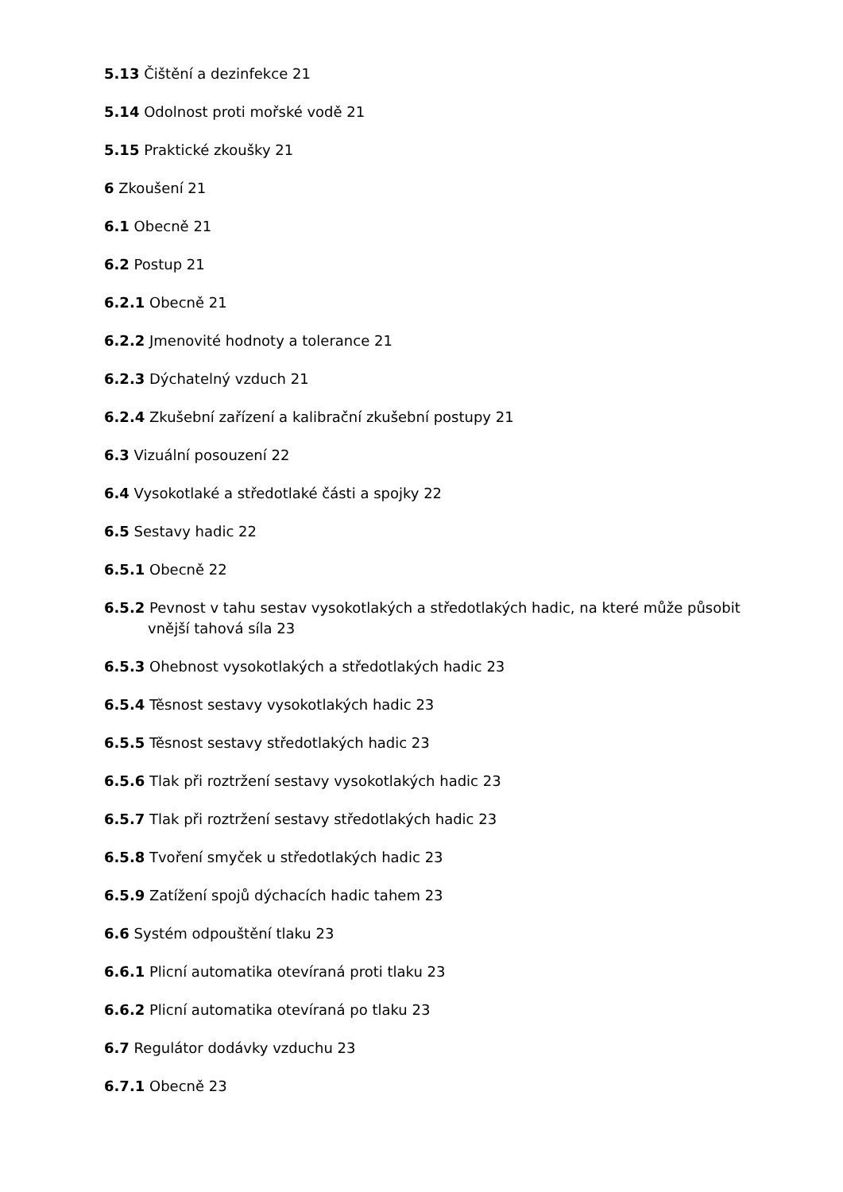5.13 Čištění a dezinfekce 21
5.14 Odolnost proti mořské vodě 21
5.15 Praktické zkoušky 21
6 Zkoušení 21
6.1 Obecně 21
6.2 Postup 21
6.2.1 Obecně 21
6.2.2 Jmenovité hodnoty a tolerance 21
6.2.3 Dýchatelný vzduch 21
6.2.4 Zkušební zařízení a kalibrační zkušební postupy 21
6.3 Vizuální posouzení 22
6.4 Vysokotlaké a středotlaké části a spojky 22
6.5 Sestavy hadic 22
6.5.1 Obecně 22
6.5.2 Pevnost v tahu sestav vysokotlakých a středotlakých hadic, na které může působit vnější tahová síla 23
6.5.3 Ohebnost vysokotlakých a středotlakých hadic 23
6.5.4 Těsnost sestavy vysokotlakých hadic 23
6.5.5 Těsnost sestavy středotlakých hadic 23
6.5.6 Tlak při roztržení sestavy vysokotlakých hadic 23
6.5.7 Tlak při roztržení sestavy středotlakých hadic 23
6.5.8 Tvoření smyček u středotlakých hadic 23
6.5.9 Zatížení spojů dýchacích hadic tahem 23
6.6 Systém odpouštění tlaku 23
6.6.1 Plicní automatika otevíraná proti tlaku 23
6.6.2 Plicní automatika otevíraná po tlaku 23
6.7 Regulátor dodávky vzduchu 23
6.7.1 Obecně 23